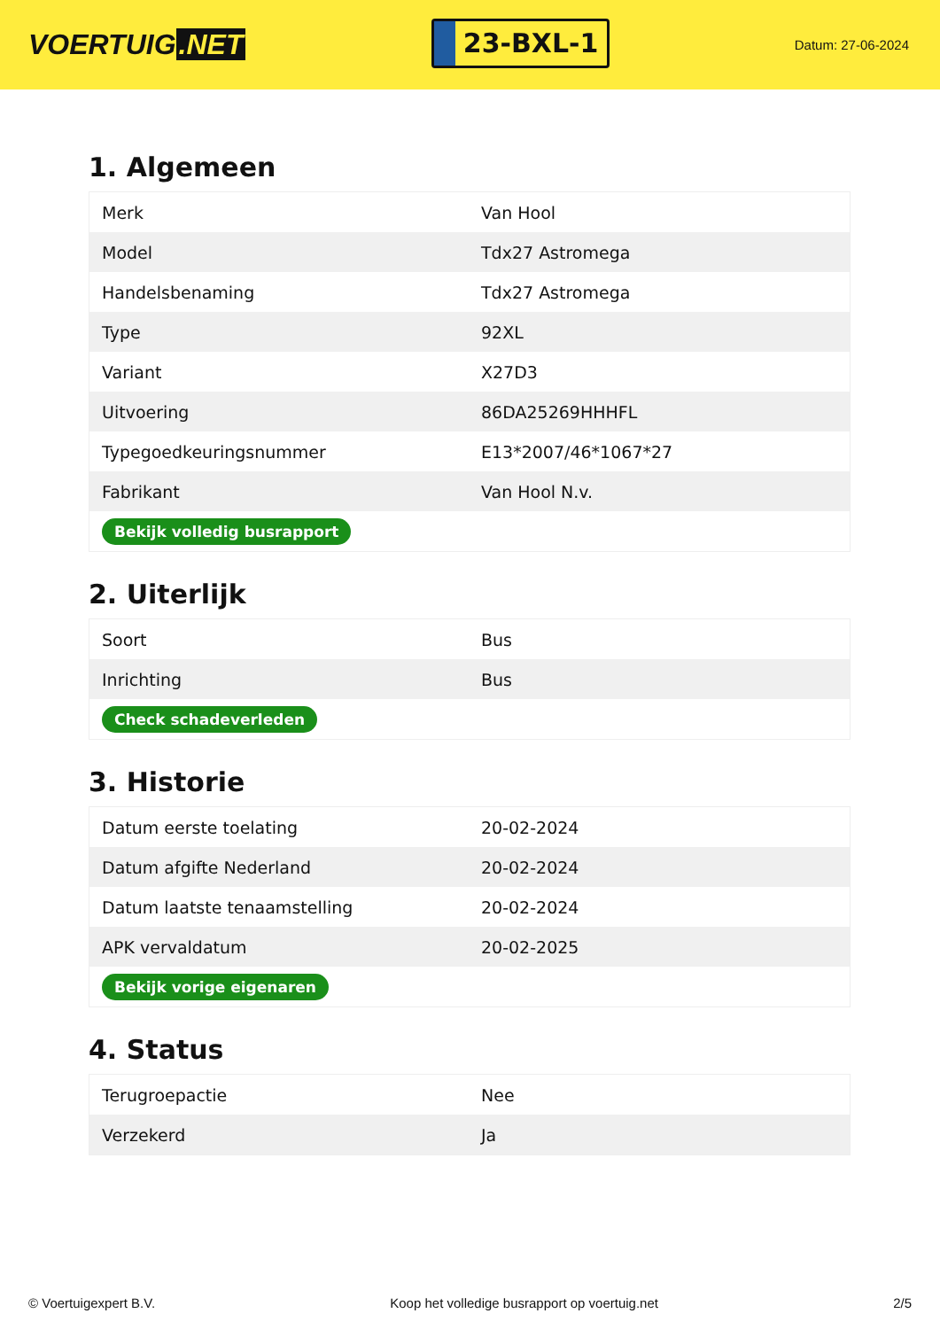VOERTUIG.NET
23-BXL-1
Datum: 27-06-2024
1. Algemeen
| Merk | Van Hool |
| Model | Tdx27 Astromega |
| Handelsbenaming | Tdx27 Astromega |
| Type | 92XL |
| Variant | X27D3 |
| Uitvoering | 86DA25269HHHFL |
| Typegoedkeuringsnummer | E13*2007/46*1067*27 |
| Fabrikant | Van Hool N.v. |
| Bekijk volledig busrapport | |
2. Uiterlijk
| Soort | Bus |
| Inrichting | Bus |
| Check schadeverleden | |
3. Historie
| Datum eerste toelating | 20-02-2024 |
| Datum afgifte Nederland | 20-02-2024 |
| Datum laatste tenaamstelling | 20-02-2024 |
| APK vervaldatum | 20-02-2025 |
| Bekijk vorige eigenaren | |
4. Status
| Terugroepactie | Nee |
| Verzekerd | Ja |
© Voertuigexpert B.V. Koop het volledige busrapport op voertuig.net 2/5